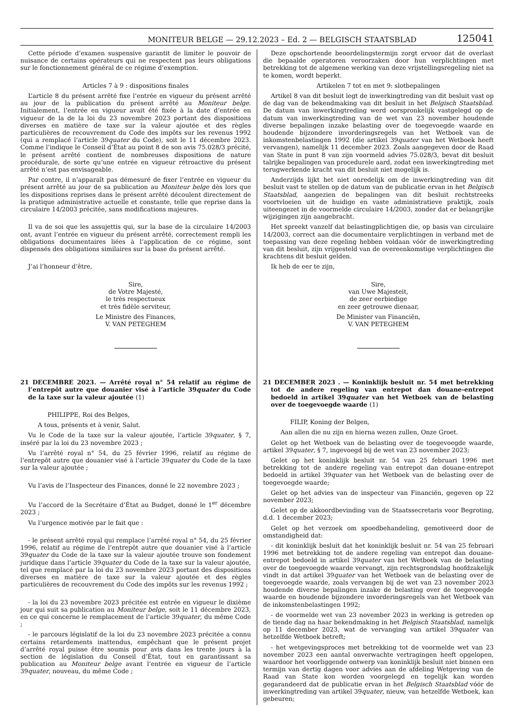MONITEUR BELGE — 29.12.2023 – Ed. 2 — BELGISCH STAATSBLAD 125041
Cette période d’examen suspensive garantit de limiter le pouvoir de nuisance de certains opérateurs qui ne respectent pas leurs obligations sur le fonctionnement général de ce régime d’exemption.
Articles 7 à 9 : dispositions finales
L’article 8 du présent arrêté fixe l’entrée en vigueur du présent arrêté au jour de la publication du présent arrêté au Moniteur belge. Initialement, l’entrée en vigueur avait été fixée à la date d’entrée en vigueur de la de la loi du 23 novembre 2023 portant des dispositions diverses en matière de taxe sur la valeur ajoutée et des règles particulières de recouvrement du Code des impôts sur les revenus 1992 (qui a remplacé l’article 39quater du Code), soit le 11 décembre 2023. Comme l’indique le Conseil d’État au point 8 de son avis 75.028/3 précité, le présent arrêté contient de nombreuses dispositions de nature procédurale, de sorte qu’une entrée en vigueur rétroactive du présent arrêté n’est pas envisageable.
Par contre, il n’apparaît pas démesuré de fixer l’entrée en vigueur du présent arrêté au jour de sa publication au Moniteur belge dès lors que les dispositions reprises dans le présent arrêté découlent directement de la pratique administrative actuelle et constante, telle que reprise dans la circulaire 14/2003 précitée, sans modifications majeures.
Il va de soi que les assujettis qui, sur la base de la circulaire 14/2003 ont, avant l’entrée en vigueur du présent arrêté, correctement rempli les obligations documentaires liées à l’application de ce régime, sont dispensés des obligations similaires sur la base du présent arrêté.
J’ai l’honneur d’être,
Sire,
de Votre Majesté,
le très respectueux
et très fidèle serviteur,
Le Ministre des Finances,
V. VAN PETEGHEM
21 DECEMBRE 2023. — Arrêté royal n° 54 relatif au régime de l’entrepôt autre que douanier visé à l’article 39quater du Code de la taxe sur la valeur ajoutée (1)
PHILIPPE, Roi des Belges,
A tous, présents et à venir, Salut.
Vu le Code de la taxe sur la valeur ajoutée, l’article 39quater, § 7, inséré par la loi du 23 novembre 2023 ;
Vu l’arrêté royal n° 54, du 25 février 1996, relatif au régime de l’entrepôt autre que douanier visé à l’article 39quater du Code de la taxe sur la valeur ajoutée ;
Vu l’avis de l’Inspecteur des Finances, donné le 22 novembre 2023 ;
Vu l’accord de la Secrétaire d’État au Budget, donné le 1<sup>er</sup> décembre 2023 ;
Vu l’urgence motivée par le fait que :
- le présent arrêté royal qui remplace l’arrêté royal n° 54, du 25 février 1996, relatif au régime de l’entrepôt autre que douanier visé à l’article 39quater du Code de la taxe sur la valeur ajoutée trouve son fondement juridique dans l’article 39quater du Code de la taxe sur la valeur ajoutée, tel que remplacé par la loi du 23 novembre 2023 portant des dispositions diverses en matière de taxe sur la valeur ajoutée et des règles particulières de recouvrement du Code des impôts sur les revenus 1992 ;
- la loi du 23 novembre 2023 précitée est entrée en vigueur le dixième jour qui suit sa publication au Moniteur belge, soit le 11 décembre 2023, en ce qui concerne le remplacement de l’article 39quater, du même Code ;
- le parcours législatif de la loi du 23 novembre 2023 précitée a connu certains retardements inattendus, empêchant que le présent projet d’arrêté royal puisse être soumis pour avis dans les trente jours à la section de législation du Conseil d’État, tout en garantissant sa publication au Moniteur belge avant l’entrée en vigueur de l’article 39quater, nouveau, du même Code ;
Deze opschortende beoordelingstermijn zorgt ervoor dat de overlast die bepaalde operatoren veroorzaken door hun verplichtingen met betrekking tot de algemene werking van deze vrijstellingsregeling niet na te komen, wordt beperkt.
Artikelen 7 tot en met 9: slotbepalingen
Artikel 8 van dit besluit legt de inwerkingtreding van dit besluit vast op de dag van de bekendmaking van dit besluit in het Belgisch Staatsblad. De datum van inwerkingtreding werd oorspronkelijk vastgelegd op de datum van inwerkingtreding van de wet van 23 november houdende diverse bepalingen inzake belasting over de toegevoegde waarde en houdende bijzondere invorderingsregels van het Wetboek van de inkomstenbelastingen 1992 (die artikel 39quater van het Wetboek heeft vervangen), namelijk 11 december 2023. Zoals aangegeven door de Raad van State in punt 8 van zijn voormeld advies 75.028/3, bevat dit besluit talrijke bepalingen van procedurele aard, zodat een inwerkingtreding met terugwerkende kracht van dit besluit niet mogelijk is.
Anderzijds lijkt het niet onredelijk om de inwerkingtreding van dit besluit vast te stellen op de datum van de publicatie ervan in het Belgisch Staatsblad, aangezien de bepalingen van dit besluit rechtstreeks voortvloeien uit de huidige en vaste administratieve praktijk, zoals uiteengezet in de voormelde circulaire 14/2003, zonder dat er belangrijke wijzigingen zijn aangebracht.
Het spreekt vanzelf dat belastingplichtigen die, op basis van circulaire 14/2003, correct aan die documentaire verplichtingen in verband met de toepassing van deze regeling hebben voldaan vóór de inwerkingtreding van dit besluit, zijn vrijgesteld van de overeenkomstige verplichtingen die krachtens dit besluit gelden.
Ik heb de eer te zijn,
Sire,
van Uwe Majesteit,
de zeer eerbiedige
en zeer getrouwe dienaar,
De Minister van Financiën,
V. VAN PETEGHEM
21 DECEMBER 2023 . — Koninklijk besluit nr. 54 met betrekking tot de andere regeling van entrepot dan douane-entrepot bedoeld in artikel 39quater van het Wetboek van de belasting over de toegevoegde waarde (1)
FILIP, Koning der Belgen,
Aan allen die nu zijn en hierna wezen zullen, Onze Groet.
Gelet op het Wetboek van de belasting over de toegevoegde waarde, artikel 39quater, § 7, ingevoegd bij de wet van 23 november 2023;
Gelet op het koninklijk besluit nr. 54 van 25 februari 1996 met betrekking tot de andere regeling van entrepot dan douane-entrepot bedoeld in artikel 39quater van het Wetboek van de belasting over de toegevoegde waarde;
Gelet op het advies van de inspecteur van Financiën, gegeven op 22 november 2023;
Gelet op de akkoordbevinding van de Staatssecretaris voor Begroting, d.d. 1 december 2023;
Gelet op het verzoek om spoedbehandeling, gemotiveerd door de omstandigheid dat:
- dit koninklijk besluit dat het koninklijk besluit nr. 54 van 25 februari 1996 met betrekking tot de andere regeling van entrepot dan douane-entrepot bedoeld in artikel 39quater van het Wetboek van de belasting over de toegevoegde waarde vervangt, zijn rechtsgrondslag hoofdzakelijk vindt in dat artikel 39quater van het Wetboek van de belasting over de toegevoegde waarde, zoals vervangen bij de wet van 23 november 2023 houdende diverse bepalingen inzake de belasting over de toegevoegde waarde en houdende bijzondere invorderingsregels van het Wetboek van de inkomstenbelastingen 1992;
- de voormelde wet van 23 november 2023 in werking is getreden op de tiende dag na haar bekendmaking in het Belgisch Staatsblad, namelijk op 11 december 2023, wat de vervanging van artikel 39quater van hetzelfde Wetboek betreft;
- het wetgevingsproces met betrekking tot de voormelde wet van 23 november 2023 een aantal onverwachte vertragingen heeft opgelopen, waardoor het voorliggende ontwerp van koninklijk besluit niet binnen een termijn van dertig dagen voor advies aan de afdeling Wetgeving van de Raad van State kon worden voorgelegd en tegelijk kan worden gegarandeerd dat de publicatie ervan in het Belgisch Staatsblad vóór de inwerkingtreding van artikel 39quater, nieuw, van hetzelfde Wetboek, kan gebeuren;